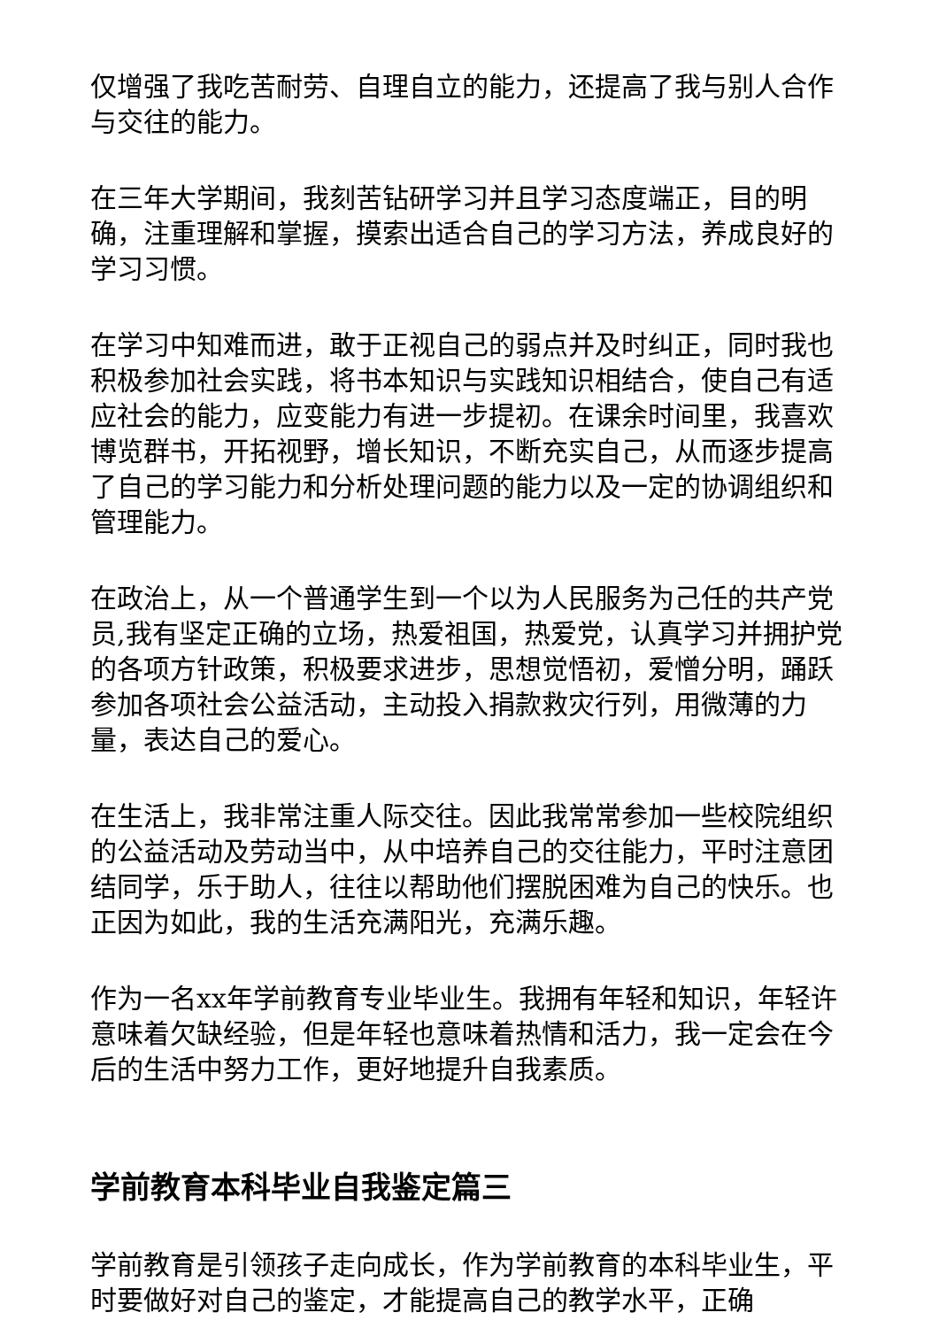仅增强了我吃苦耐劳、自理自立的能力，还提高了我与别人合作与交往的能力。
在三年大学期间，我刻苦钻研学习并且学习态度端正，目的明确，注重理解和掌握，摸索出适合自己的学习方法，养成良好的学习习惯。
在学习中知难而进，敢于正视自己的弱点并及时纠正，同时我也积极参加社会实践，将书本知识与实践知识相结合，使自己有适应社会的能力，应变能力有进一步提初。在课余时间里，我喜欢博览群书，开拓视野，增长知识，不断充实自己，从而逐步提高了自己的学习能力和分析处理问题的能力以及一定的协调组织和管理能力。
在政治上，从一个普通学生到一个以为人民服务为己任的共产党员,我有坚定正确的立场，热爱祖国，热爱党，认真学习并拥护党的各项方针政策，积极要求进步，思想觉悟初，爱憎分明，踊跃参加各项社会公益活动，主动投入捐款救灾行列，用微薄的力量，表达自己的爱心。
在生活上，我非常注重人际交往。因此我常常参加一些校院组织的公益活动及劳动当中，从中培养自己的交往能力，平时注意团结同学，乐于助人，往往以帮助他们摆脱困难为自己的快乐。也正因为如此，我的生活充满阳光，充满乐趣。
作为一名xx年学前教育专业毕业生。我拥有年轻和知识，年轻许意味着欠缺经验，但是年轻也意味着热情和活力，我一定会在今后的生活中努力工作，更好地提升自我素质。
学前教育本科毕业自我鉴定篇三
学前教育是引领孩子走向成长，作为学前教育的本科毕业生，平时要做好对自己的鉴定，才能提高自己的教学水平，正确